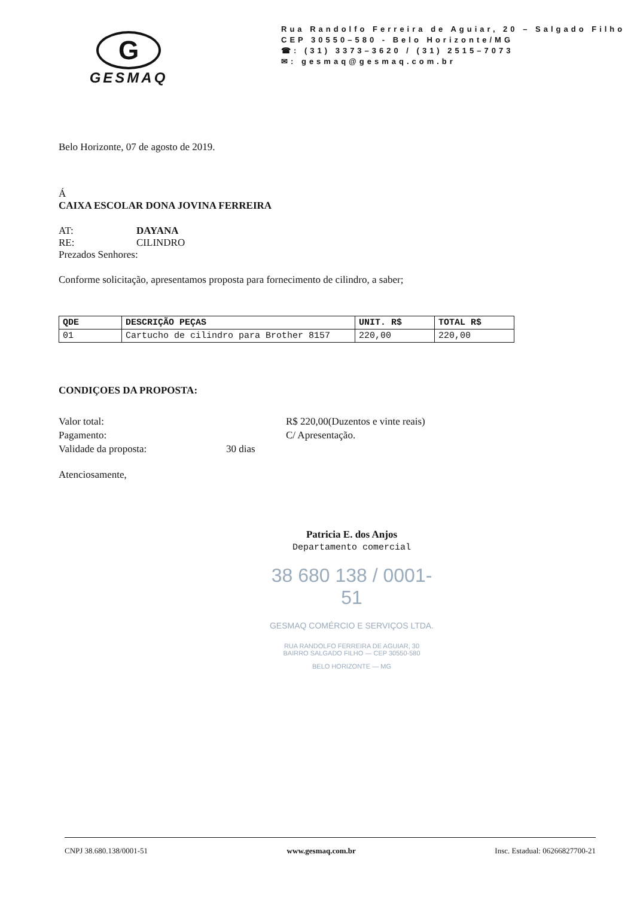G
GESMAQ
Rua Randolfo Ferreira de Aguiar, 20 – Salgado Filho
CEP 30550–580 - Belo Horizonte/MG
☎: (31) 3373–3620 / (31) 2515–7073
✉: gesmaq@gesmaq.com.br
Belo Horizonte, 07 de agosto de 2019.
Á
CAIXA ESCOLAR DONA JOVINA FERREIRA
AT: DAYANA
RE: CILINDRO
Prezados Senhores:
Conforme solicitação, apresentamos proposta para fornecimento de cilindro, a saber;
| QDE | DESCRIÇÃO PEÇAS | UNIT. R$ | TOTAL R$ |
| --- | --- | --- | --- |
| 01 | Cartucho de cilindro para Brother 8157 | 220,00 | 220,00 |
CONDIÇOES DA PROPOSTA:
Valor total: R$ 220,00(Duzentos e vinte reais) Pagamento: C/ Apresentação. Validade da proposta: 30 dias
Atenciosamente,
Patricia E. dos Anjos
Departamento comercial
38 680 138 / 0001-51
GESMAQ COMÉRCIO E SERVIÇOS LTDA.
RUA RANDOLFO FERREIRA DE AGUIAR, 30
BAIRRO SALGADO FILHO — CEP 30550-580
BELO HORIZONTE — MG
CNPJ 38.680.138/0001-51 www.gesmaq.com.br Insc. Estadual: 06266827700-21